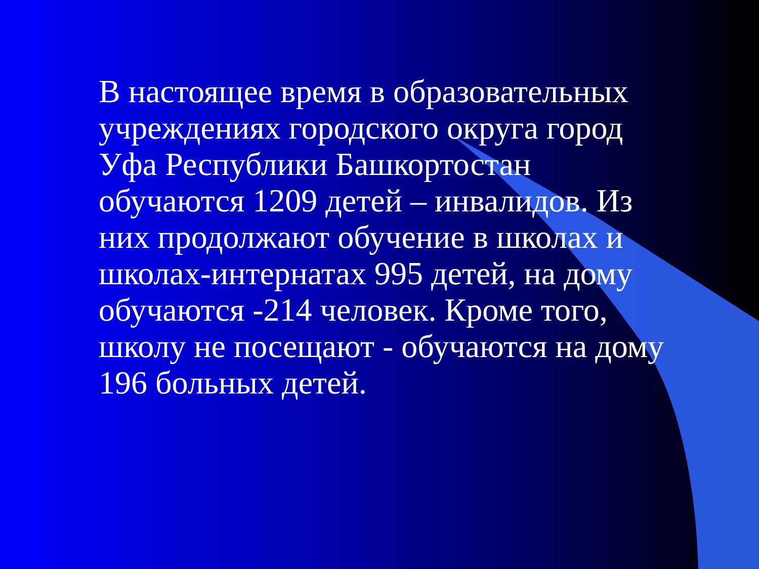В настоящее время в образовательных учреждениях городского округа город Уфа Республики Башкортостан обучаются 1209 детей – инвалидов. Из них продолжают обучение в школах и школах-интернатах 995 детей, на дому обучаются -214 человек. Кроме того, школу не посещают - обучаются на дому 196 больных детей.